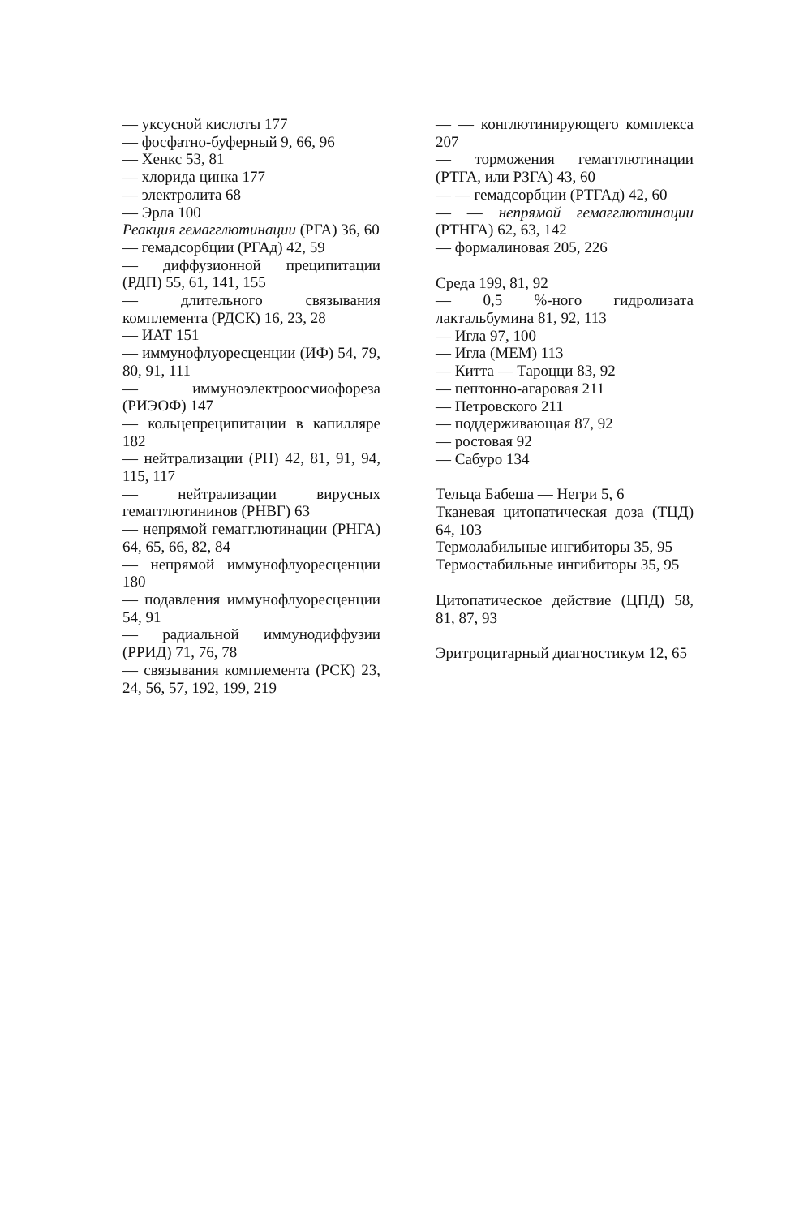— уксусной кислоты 177
— фосфатно-буферный 9, 66, 96
— Хенкс 53, 81
— хлорида цинка 177
— электролита 68
— Эрла 100
Реакция гемагглютинации (РГА) 36, 60
— гемадсорбции (РГАд) 42, 59
— диффузионной преципитации (РДП) 55, 61, 141, 155
— длительного связывания комплемента (РДСК) 16, 23, 28
— ИАТ 151
— иммунофлуоресценции (ИФ) 54, 79, 80, 91, 111
— иммуноэлектроосмиофореза (РИЭОФ) 147
— кольцепреципитации в капилляре 182
— нейтрализации (РН) 42, 81, 91, 94, 115, 117
— нейтрализации вирусных гемагглютининов (РНВГ) 63
— непрямой гемагглютинации (РНГА) 64, 65, 66, 82, 84
— непрямой иммунофлуоресценции 180
— подавления иммунофлуоресценции 54, 91
— радиальной иммунодиффузии (РРИД) 71, 76, 78
— связывания комплемента (РСК) 23, 24, 56, 57, 192, 199, 219
— — конглютинирующего комплекса 207
— торможения гемагглютинации (РТГА, или РЗГА) 43, 60
— — гемадсорбции (РТГАд) 42, 60
— — непрямой гемагглютинации (РТНГА) 62, 63, 142
— формалиновая 205, 226
Среда 199, 81, 92
— 0,5 %-ного гидролизата лактальбумина 81, 92, 113
— Игла 97, 100
— Игла (МЕМ) 113
— Китта — Тароцци 83, 92
— пептонно-агаровая 211
— Петровского 211
— поддерживающая 87, 92
— ростовая 92
— Сабуро 134
Тельца Бабеша — Негри 5, 6
Тканевая цитопатическая доза (ТЦД) 64, 103
Термолабильные ингибиторы 35, 95
Термостабильные ингибиторы 35, 95
Цитопатическое действие (ЦПД) 58, 81, 87, 93
Эритроцитарный диагностикум 12, 65